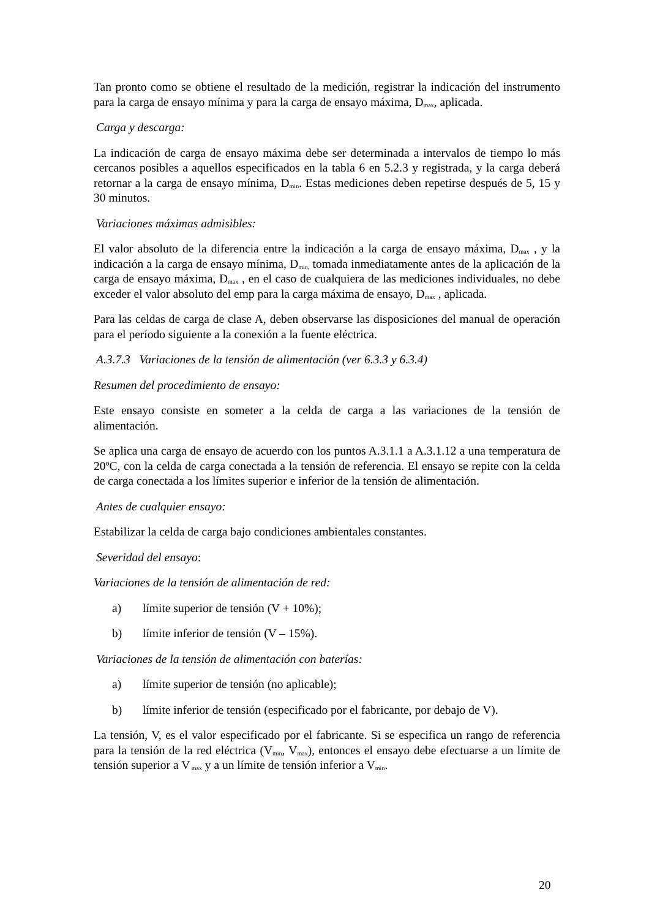Tan pronto como se obtiene el resultado de la medición, registrar la indicación del instrumento para la carga de ensayo mínima y para la carga de ensayo máxima, D<sub>max</sub>, aplicada.
Carga y descarga:
La indicación de carga de ensayo máxima debe ser determinada a intervalos de tiempo lo más cercanos posibles a aquellos especificados en la tabla 6 en 5.2.3 y registrada, y la carga deberá retornar a la carga de ensayo mínima, D<sub>min</sub>. Estas mediciones deben repetirse después de 5, 15 y 30 minutos.
Variaciones máximas admisibles:
El valor absoluto de la diferencia entre la indicación a la carga de ensayo máxima, D<sub>max</sub> , y la indicación a la carga de ensayo mínima, D<sub>min,</sub> tomada inmediatamente antes de la aplicación de la carga de ensayo máxima, D<sub>max</sub> , en el caso de cualquiera de las mediciones individuales, no debe exceder el valor absoluto del emp para la carga máxima de ensayo, D<sub>max</sub> , aplicada.
Para las celdas de carga de clase A, deben observarse las disposiciones del manual de operación para el período siguiente a la conexión a la fuente eléctrica.
A.3.7.3 Variaciones de la tensión de alimentación (ver 6.3.3 y 6.3.4)
Resumen del procedimiento de ensayo:
Este ensayo consiste en someter a la celda de carga a las variaciones de la tensión de alimentación.
Se aplica una carga de ensayo de acuerdo con los puntos A.3.1.1 a A.3.1.12 a una temperatura de 20ºC, con la celda de carga conectada a la tensión de referencia. El ensayo se repite con la celda de carga conectada a los límites superior e inferior de la tensión de alimentación.
Antes de cualquier ensayo:
Estabilizar la celda de carga bajo condiciones ambientales constantes.
Severidad del ensayo:
Variaciones de la tensión de alimentación de red:
a) límite superior de tensión (V + 10%);
b) límite inferior de tensión (V – 15%).
Variaciones de la tensión de alimentación con baterías:
a) límite superior de tensión (no aplicable);
b) límite inferior de tensión (especificado por el fabricante, por debajo de V).
La tensión, V, es el valor especificado por el fabricante. Si se especifica un rango de referencia para la tensión de la red eléctrica (V<sub>min</sub>, V<sub>max</sub>), entonces el ensayo debe efectuarse a un límite de tensión superior a V<sub>max</sub> y a un límite de tensión inferior a V<sub>min</sub>.
20